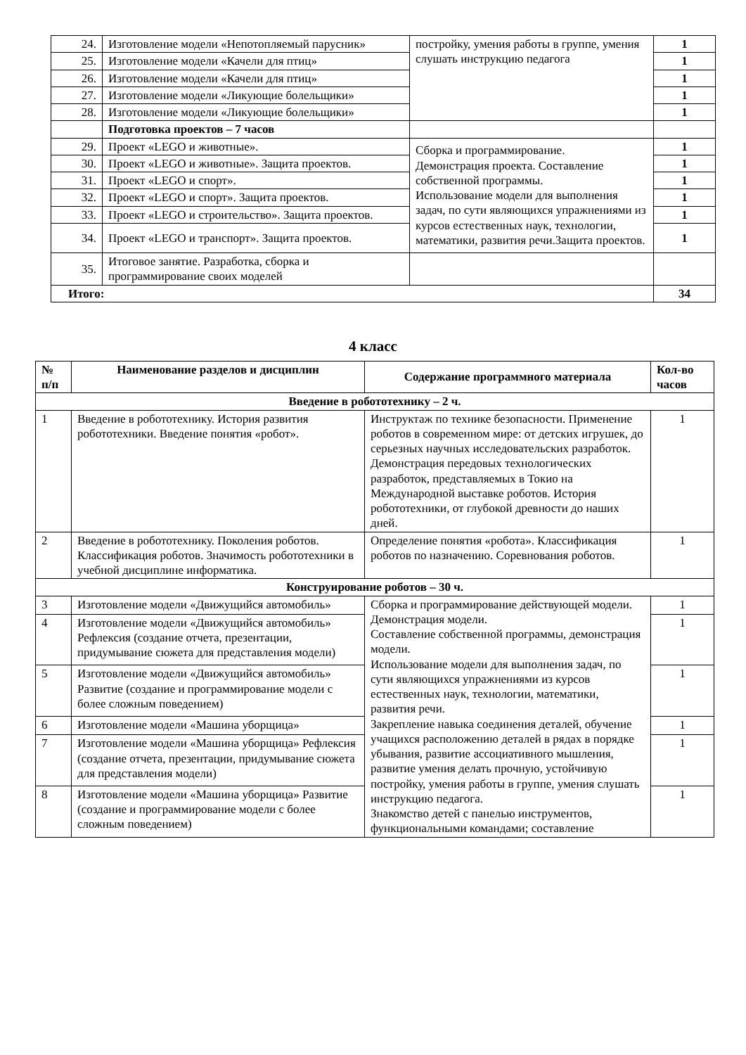| 24. | Изготовление модели «Непотопляемый парусник» | постройку, умения работы в группе, умения слушать инструкцию педагога | 1 |
| 25. | Изготовление модели «Качели для птиц» | | 1 |
| 26. | Изготовление модели «Качели для птиц» | | 1 |
| 27. | Изготовление модели «Ликующие болельщики» | | 1 |
| 28. | Изготовление модели «Ликующие болельщики» | | 1 |
| | Подготовка проектов – 7 часов | | |
| 29. | Проект «LEGO и животные». | Сборка и программирование. Демонстрация проекта. Составление собственной программы. Использование модели для выполнения задач, по сути являющихся упражнениями из курсов естественных наук, технологии, математики, развития речи.Защита проектов. | 1 |
| 30. | Проект «LEGO и животные». Защита проектов. | | 1 |
| 31. | Проект «LEGO и спорт». | | 1 |
| 32. | Проект «LEGO и спорт». Защита проектов. | | 1 |
| 33. | Проект «LEGO и строительство». Защита проектов. | | 1 |
| 34. | Проект «LEGO и транспорт». Защита проектов. | | 1 |
| 35. | Итоговое занятие. Разработка, сборка и программирование своих моделей | | |
| Итого: | | | 34 |
4 класс
| № п/п | Наименование разделов и дисциплин | Содержание программного материала | Кол-во часов |
| --- | --- | --- | --- |
| Введение в робототехнику – 2 ч. | | | |
| 1 | Введение в робототехнику. История развития робототехники. Введение понятия «робот». | Инструктаж по технике безопасности. Применение роботов в современном мире: от детских игрушек, до серьезных научных исследовательских разработок. Демонстрация передовых технологических разработок, представляемых в Токио на Международной выставке роботов. История робототехники, от глубокой древности до наших дней. | 1 |
| 2 | Введение в робототехнику. Поколения роботов. Классификация роботов. Значимость робототехники в учебной дисциплине информатика. | Определение понятия «робота». Классификация роботов по назначению. Соревнования роботов. | 1 |
| Конструирование роботов – 30 ч. | | | |
| 3 | Изготовление модели «Движущийся автомобиль» | Сборка и программирование действующей модели. Демонстрация модели. Составление собственной программы, демонстрация модели. Использование модели для выполнения задач, по сути являющихся упражнениями из курсов естественных наук, технологии, математики, развития речи. Закрепление навыка соединения деталей, обучение учащихся расположению деталей в рядах в порядке убывания, развитие ассоциативного мышления, развитие умения делать прочную, устойчивую постройку, умения работы в группе, умения слушать инструкцию педагога. Знакомство детей с панелью инструментов, функциональными командами; составление | 1 |
| 4 | Изготовление модели «Движущийся автомобиль» Рефлексия (создание отчета, презентации, придумывание сюжета для представления модели) | | 1 |
| 5 | Изготовление модели «Движущийся автомобиль» Развитие (создание и программирование модели с более сложным поведением) | | 1 |
| 6 | Изготовление модели «Машина уборщица» | | 1 |
| 7 | Изготовление модели «Машина уборщица» Рефлексия (создание отчета, презентации, придумывание сюжета для представления модели) | | 1 |
| 8 | Изготовление модели «Машина уборщица» Развитие (создание и программирование модели с более сложным поведением) | | 1 |